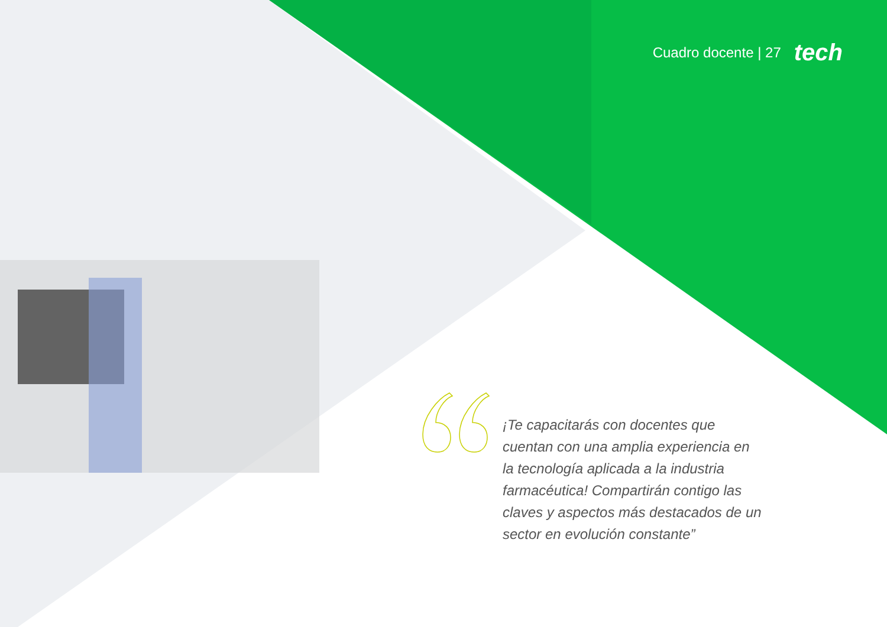Cuadro docente | 27 tech
¡Te capacitarás con docentes que cuentan con una amplia experiencia en la tecnología aplicada a la industria farmacéutica! Compartirán contigo las claves y aspectos más destacados de un sector en evolución constante”